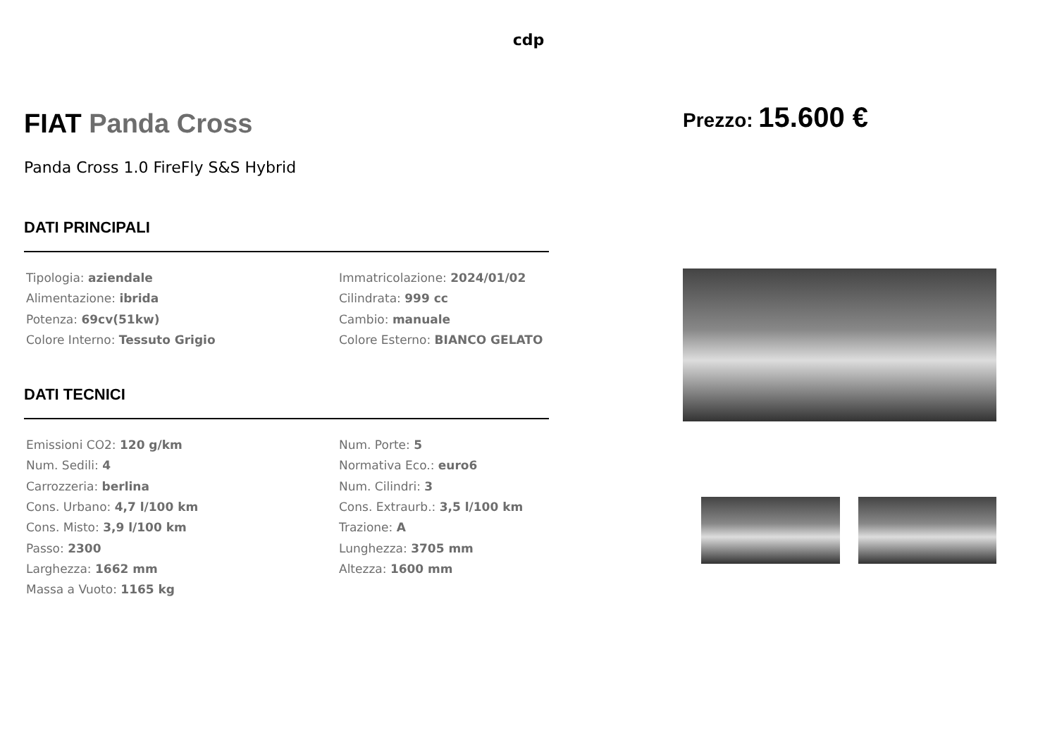cdp
FIAT Panda Cross
Panda Cross 1.0 FireFly S&S Hybrid
DATI PRINCIPALI
Tipologia: aziendale
Immatricolazione: 2024/01/02
Alimentazione: ibrida
Cilindrata: 999 cc
Potenza: 69cv(51kw)
Cambio: manuale
Colore Interno: Tessuto Grigio
Colore Esterno: BIANCO GELATO
DATI TECNICI
Emissioni CO2: 120 g/km
Num. Porte: 5
Num. Sedili: 4
Normativa Eco.: euro6
Carrozzeria: berlina
Num. Cilindri: 3
Cons. Urbano: 4,7 l/100 km
Cons. Extraurb.: 3,5 l/100 km
Cons. Misto: 3,9 l/100 km
Trazione: A
Passo: 2300
Lunghezza: 3705 mm
Larghezza: 1662 mm
Altezza: 1600 mm
Massa a Vuoto: 1165 kg
Prezzo: 15.600 €